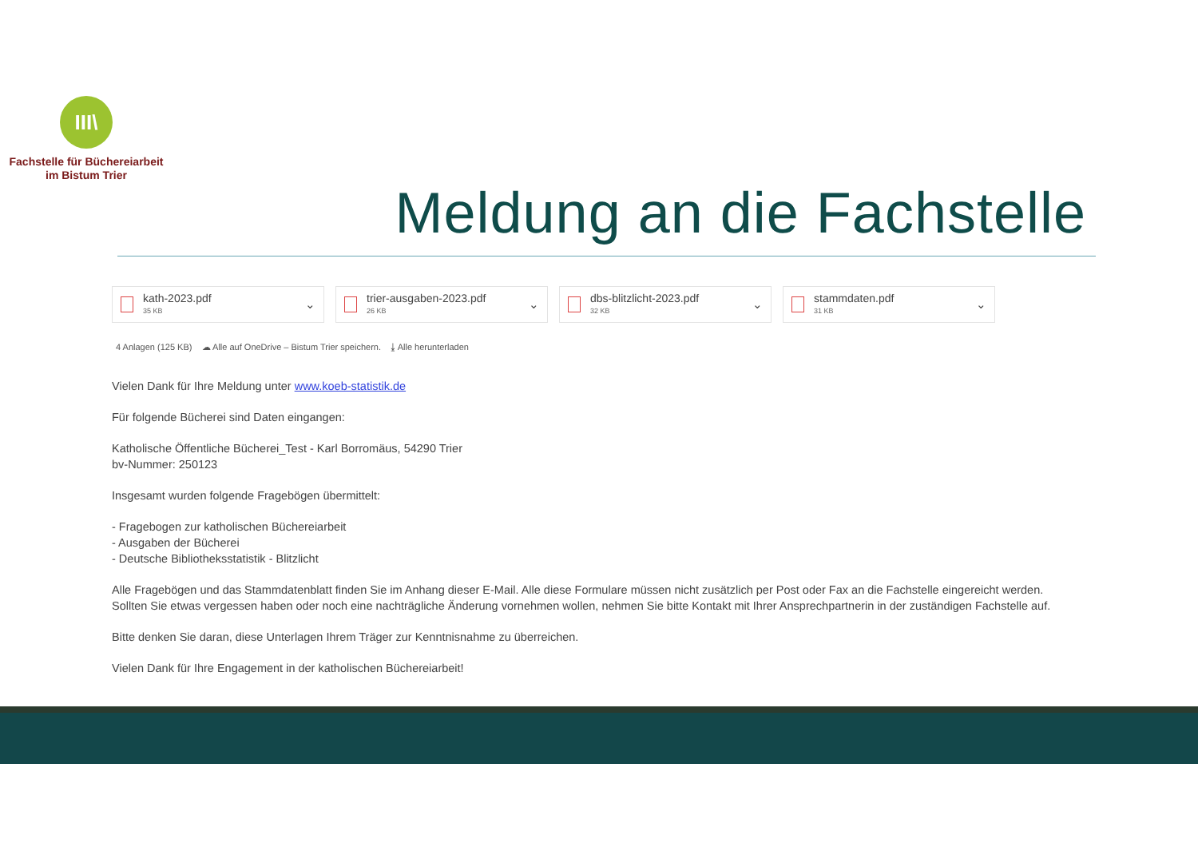III\
Fachstelle für Büchereiarbeit
im Bistum Trier
Meldung an die Fachstelle
kath-2023.pdf
35 KB
⌄
trier-ausgaben-2023.pdf
26 KB
⌄
dbs-blitzlicht-2023.pdf
32 KB
⌄
stammdaten.pdf
31 KB
⌄
4 Anlagen (125 KB) ☁ Alle auf OneDrive – Bistum Trier speichern. ⤓ Alle herunterladen
Vielen Dank für Ihre Meldung unter www.koeb-statistik.de
Für folgende Bücherei sind Daten eingangen:
Katholische Öffentliche Bücherei_Test - Karl Borromäus, 54290 Trier
bv-Nummer: 250123
Insgesamt wurden folgende Fragebögen übermittelt:
- Fragebogen zur katholischen Büchereiarbeit
- Ausgaben der Bücherei
- Deutsche Bibliotheksstatistik - Blitzlicht
Alle Fragebögen und das Stammdatenblatt finden Sie im Anhang dieser E-Mail. Alle diese Formulare müssen nicht zusätzlich per Post oder Fax an die Fachstelle eingereicht werden.
Sollten Sie etwas vergessen haben oder noch eine nachträgliche Änderung vornehmen wollen, nehmen Sie bitte Kontakt mit Ihrer Ansprechpartnerin in der zuständigen Fachstelle auf.
Bitte denken Sie daran, diese Unterlagen Ihrem Träger zur Kenntnisnahme zu überreichen.
Vielen Dank für Ihre Engagement in der katholischen Büchereiarbeit!